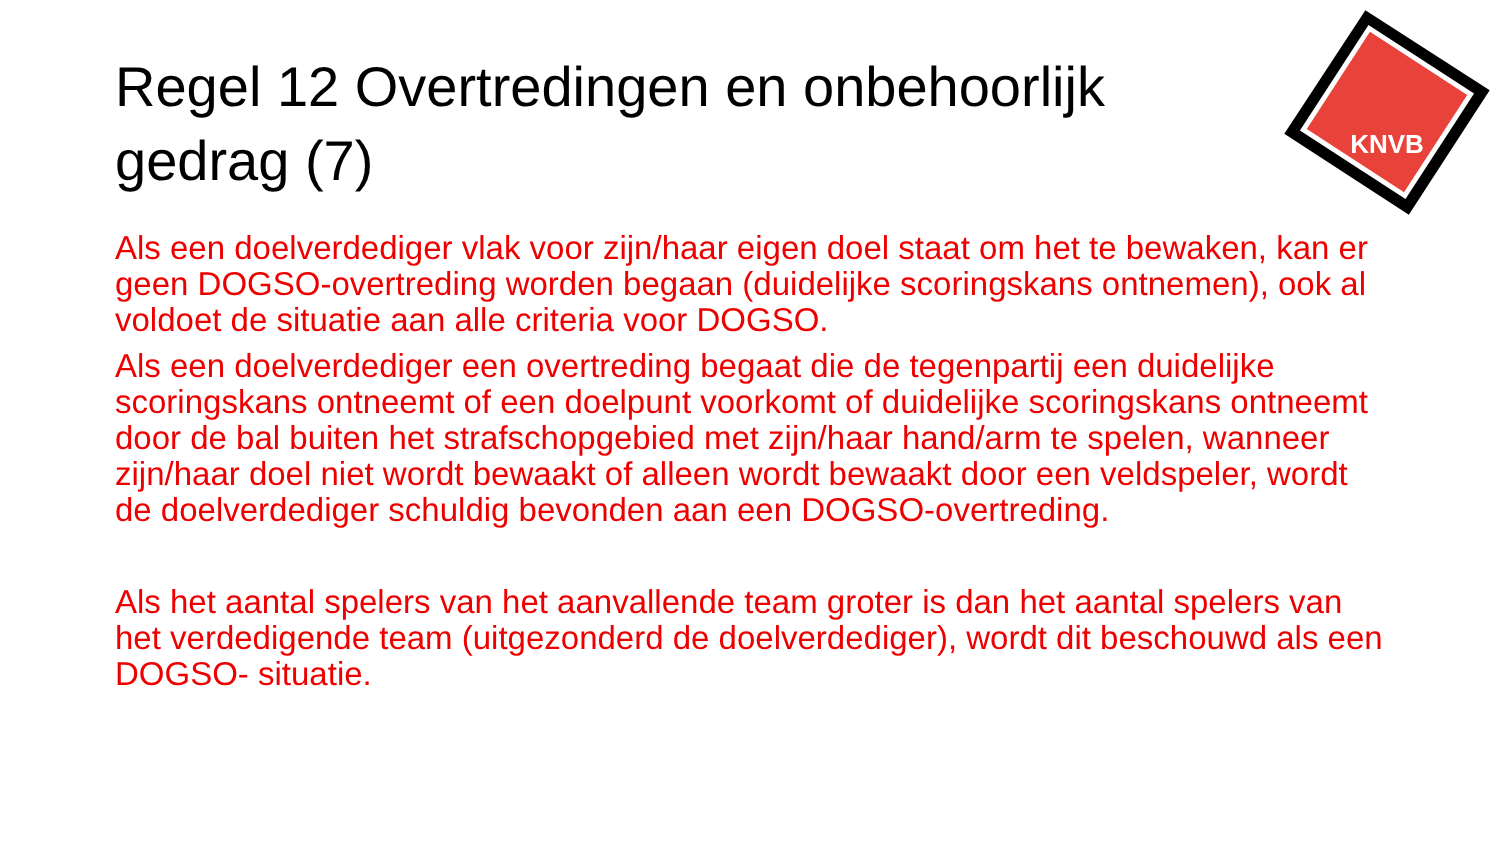KNVB
Regel 12 Overtredingen en onbehoorlijk gedrag (7)
Als een doelverdediger vlak voor zijn/haar eigen doel staat om het te bewaken, kan er geen DOGSO-overtreding worden begaan (duidelijke scoringskans ontnemen), ook al voldoet de situatie aan alle criteria voor DOGSO.
Als een doelverdediger een overtreding begaat die de tegenpartij een duidelijke scoringskans ontneemt of een doelpunt voorkomt of duidelijke scoringskans ontneemt door de bal buiten het strafschopgebied met zijn/haar hand/arm te spelen, wanneer zijn/haar doel niet wordt bewaakt of alleen wordt bewaakt door een veldspeler, wordt de doelverdediger schuldig bevonden aan een DOGSO-overtreding.
Als het aantal spelers van het aanvallende team groter is dan het aantal spelers van het verdedigende team (uitgezonderd de doelverdediger), wordt dit beschouwd als een DOGSO- situatie.